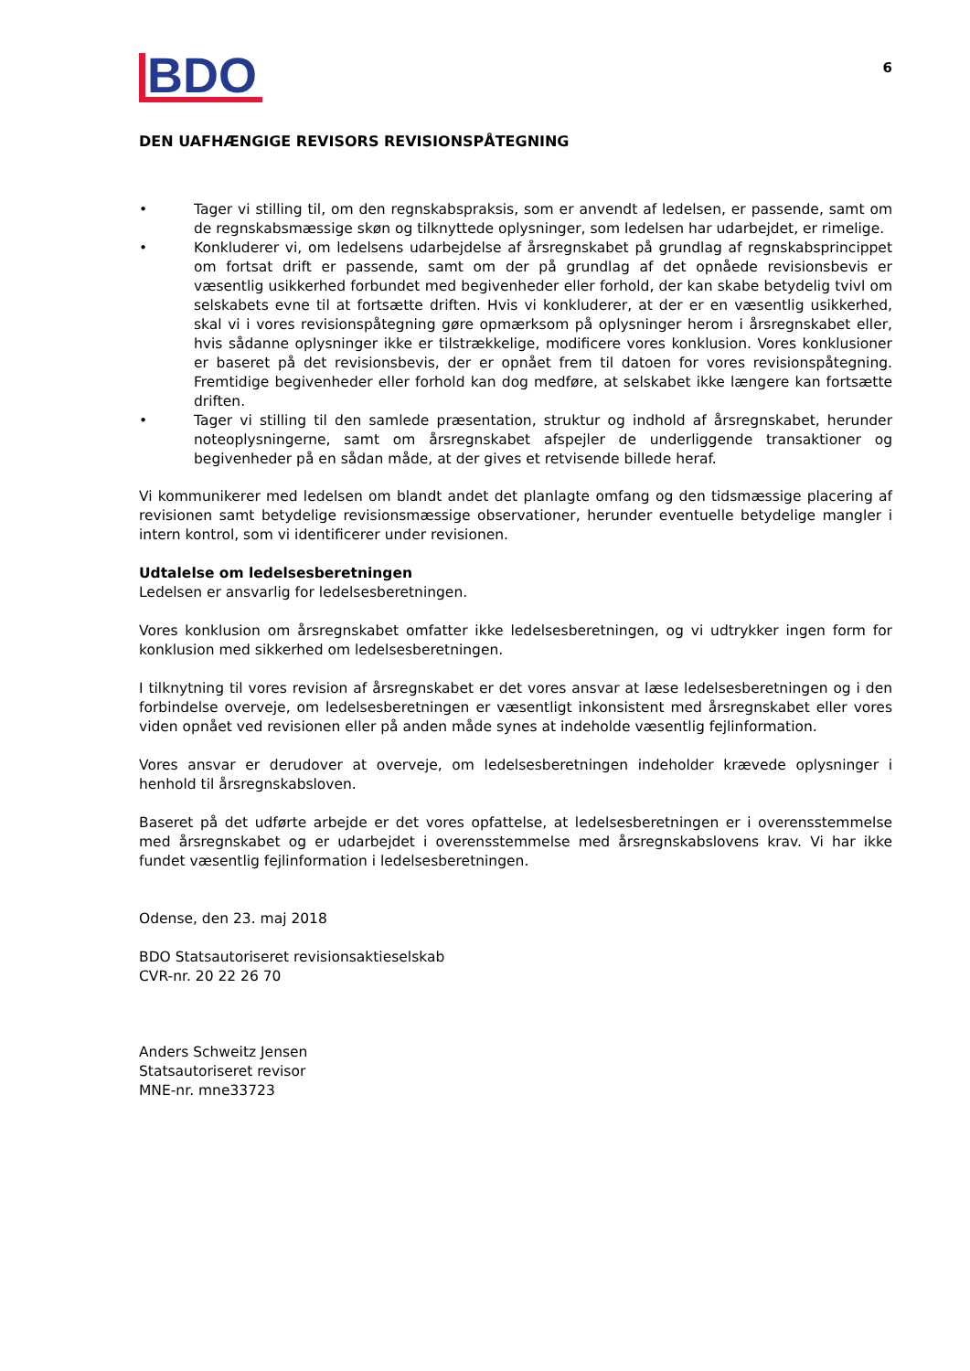BDO
6
DEN UAFHÆNGIGE REVISORS REVISIONSPÅTEGNING
• Tager vi stilling til, om den regnskabspraksis, som er anvendt af ledelsen, er passende, samt om de regnskabsmæssige skøn og tilknyttede oplysninger, som ledelsen har udarbejdet, er rimelige.
• Konkluderer vi, om ledelsens udarbejdelse af årsregnskabet på grundlag af regnskabsprincippet om fortsat drift er passende, samt om der på grundlag af det opnåede revisionsbevis er væsentlig usikkerhed forbundet med begivenheder eller forhold, der kan skabe betydelig tvivl om selskabets evne til at fortsætte driften. Hvis vi konkluderer, at der er en væsentlig usikkerhed, skal vi i vores revisionspåtegning gøre opmærksom på oplysninger herom i årsregn­skabet eller, hvis sådanne oplysninger ikke er tilstrækkelige, modificere vores konklusion. Vores konklusioner er baseret på det revisionsbevis, der er opnået frem til datoen for vores revisionspåtegning. Fremtidige begivenheder eller forhold kan dog medføre, at selskabet ikke længere kan fortsætte driften.
• Tager vi stilling til den samlede præsentation, struktur og indhold af årsregnskabet, herunder noteoplysningerne, samt om årsregnskabet afspejler de underliggende transaktioner og begivenheder på en sådan måde, at der gives et retvisende billede heraf.
Vi kommunikerer med ledelsen om blandt andet det planlagte omfang og den tidsmæssige placering af revisionen samt betydelige revisionsmæssige observationer, herunder eventuelle betydelige mangler i intern kontrol, som vi identificerer under revisionen.
Udtalelse om ledelsesberetningen
Ledelsen er ansvarlig for ledelsesberetningen.
Vores konklusion om årsregnskabet omfatter ikke ledelsesberetningen, og vi udtrykker ingen form for konklusion med sikkerhed om ledelsesberetningen.
I tilknytning til vores revision af årsregnskabet er det vores ansvar at læse ledelsesberetningen og i den forbindelse overveje, om ledelsesberetningen er væsentligt inkonsistent med årsregnskabet eller vores viden opnået ved revisionen eller på anden måde synes at indeholde væsentlig fejlinformation.
Vores ansvar er derudover at overveje, om ledelsesberetningen indeholder krævede oplysninger i henhold til årsregnskabsloven.
Baseret på det udførte arbejde er det vores opfattelse, at ledelsesberetningen er i overensstemmelse med årsregnskabet og er udarbejdet i overensstemmelse med årsregnskabslovens krav. Vi har ikke fundet væsentlig fejlinformation i ledelsesberetningen.
Odense, den 23. maj 2018
BDO Statsautoriseret revisionsaktieselskab
CVR-nr. 20 22 26 70
Anders Schweitz Jensen
Statsautoriseret revisor
MNE-nr. mne33723